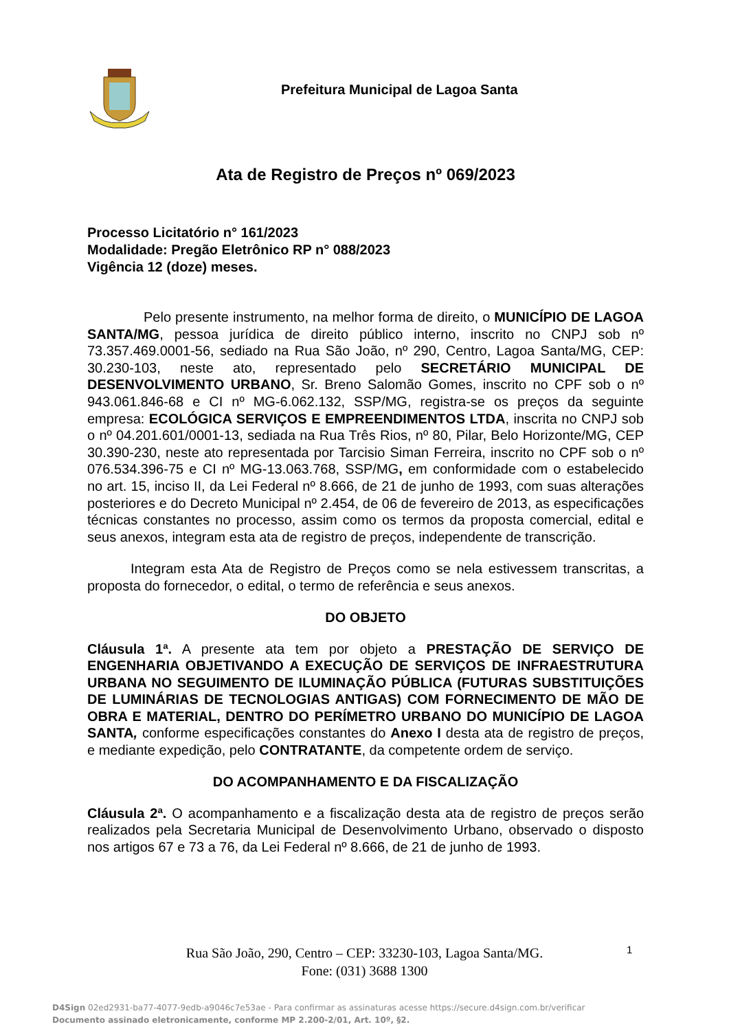Prefeitura Municipal de Lagoa Santa
Ata de Registro de Preços nº 069/2023
Processo Licitatório n° 161/2023
Modalidade: Pregão Eletrônico RP n° 088/2023
Vigência 12 (doze) meses.
Pelo presente instrumento, na melhor forma de direito, o MUNICÍPIO DE LAGOA SANTA/MG, pessoa jurídica de direito público interno, inscrito no CNPJ sob nº 73.357.469.0001-56, sediado na Rua São João, nº 290, Centro, Lagoa Santa/MG, CEP: 30.230-103, neste ato, representado pelo SECRETÁRIO MUNICIPAL DE DESENVOLVIMENTO URBANO, Sr. Breno Salomão Gomes, inscrito no CPF sob o nº 943.061.846-68 e CI nº MG-6.062.132, SSP/MG, registra-se os preços da seguinte empresa: ECOLÓGICA SERVIÇOS E EMPREENDIMENTOS LTDA, inscrita no CNPJ sob o nº 04.201.601/0001-13, sediada na Rua Três Rios, nº 80, Pilar, Belo Horizonte/MG, CEP 30.390-230, neste ato representada por Tarcisio Siman Ferreira, inscrito no CPF sob o nº 076.534.396-75 e CI nº MG-13.063.768, SSP/MG, em conformidade com o estabelecido no art. 15, inciso II, da Lei Federal nº 8.666, de 21 de junho de 1993, com suas alterações posteriores e do Decreto Municipal nº 2.454, de 06 de fevereiro de 2013, as especificações técnicas constantes no processo, assim como os termos da proposta comercial, edital e seus anexos, integram esta ata de registro de preços, independente de transcrição.
Integram esta Ata de Registro de Preços como se nela estivessem transcritas, a proposta do fornecedor, o edital, o termo de referência e seus anexos.
DO OBJETO
Cláusula 1ª. A presente ata tem por objeto a PRESTAÇÃO DE SERVIÇO DE ENGENHARIA OBJETIVANDO A EXECUÇÃO DE SERVIÇOS DE INFRAESTRUTURA URBANA NO SEGUIMENTO DE ILUMINAÇÃO PÚBLICA (FUTURAS SUBSTITUIÇÕES DE LUMINÁRIAS DE TECNOLOGIAS ANTIGAS) COM FORNECIMENTO DE MÃO DE OBRA E MATERIAL, DENTRO DO PERÍMETRO URBANO DO MUNICÍPIO DE LAGOA SANTA, conforme especificações constantes do Anexo I desta ata de registro de preços, e mediante expedição, pelo CONTRATANTE, da competente ordem de serviço.
DO ACOMPANHAMENTO E DA FISCALIZAÇÃO
Cláusula 2ª. O acompanhamento e a fiscalização desta ata de registro de preços serão realizados pela Secretaria Municipal de Desenvolvimento Urbano, observado o disposto nos artigos 67 e 73 a 76, da Lei Federal nº 8.666, de 21 de junho de 1993.
Rua São João, 290, Centro – CEP: 33230-103, Lagoa Santa/MG.
Fone: (031) 3688 1300
1
D4Sign 02ed2931-ba77-4077-9edb-a9046c7e53ae - Para confirmar as assinaturas acesse https://secure.d4sign.com.br/verificar
Documento assinado eletronicamente, conforme MP 2.200-2/01, Art. 10º, §2.